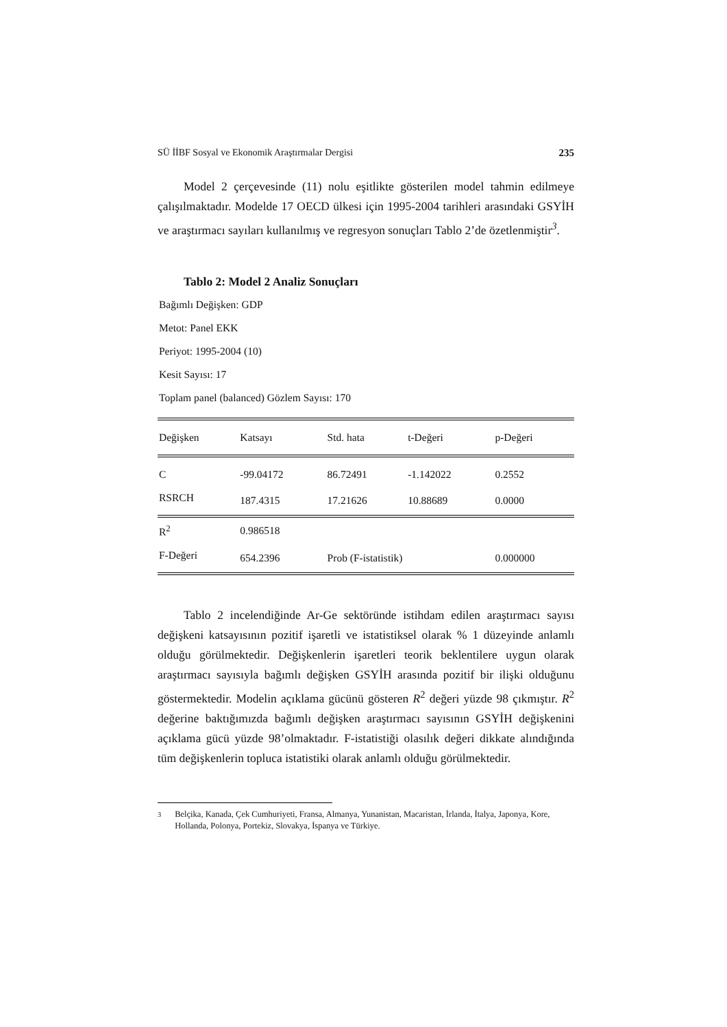SÜ İİBF Sosyal ve Ekonomik Araştırmalar Dergisi 235
Model 2 çerçevesinde (11) nolu eşitlikte gösterilen model tahmin edilmeye çalışılmaktadır. Modelde 17 OECD ülkesi için 1995-2004 tarihleri arasındaki GSYİH ve araştırmacı sayıları kullanılmış ve regresyon sonuçları Tablo 2’de özetlenmiştir<sup>3</sup>.
Tablo 2: Model 2 Analiz Sonuçları
Bağımlı Değişken: GDP
Metot: Panel EKK
Periyot: 1995-2004 (10)
Kesit Sayısı: 17
Toplam panel (balanced) Gözlem Sayısı: 170
| Değişken | Katsayı | Std. hata | t-Değeri | p-Değeri |
| --- | --- | --- | --- | --- |
| C | -99.04172 | 86.72491 | -1.142022 | 0.2552 |
| RSRCH | 187.4315 | 17.21626 | 10.88689 | 0.0000 |
| R<sup>2</sup> | 0.986518 | | | |
| F-Değeri | 654.2396 | Prob (F-istatistik) | | 0.000000 |
Tablo 2 incelendiğinde Ar-Ge sektöründe istihdam edilen araştırmacı sayısı değişkeni katsayısının pozitif işaretli ve istatistiksel olarak % 1 düzeyinde anlamlı olduğu görülmektedir. Değişkenlerin işaretleri teorik beklentilere uygun olarak araştırmacı sayısıyla bağımlı değişken GSYİH arasında pozitif bir ilişki olduğunu göstermektedir. Modelin açıklama gücünü gösteren R<sup>2</sup> değeri yüzde 98 çıkmıştır. R<sup>2</sup> değerine baktığımızda bağımlı değişken araştırmacı sayısının GSYİH değişkenini açıklama gücü yüzde 98’olmaktadır. F-istatistiği olasılık değeri dikkate alındığında tüm değişkenlerin topluca istatistiki olarak anlamlı olduğu görülmektedir.
<sup>3</sup> Belçika, Kanada, Çek Cumhuriyeti, Fransa, Almanya, Yunanistan, Macaristan, İrlanda, İtalya, Japonya, Kore, Hollanda, Polonya, Portekiz, Slovakya, İspanya ve Türkiye.